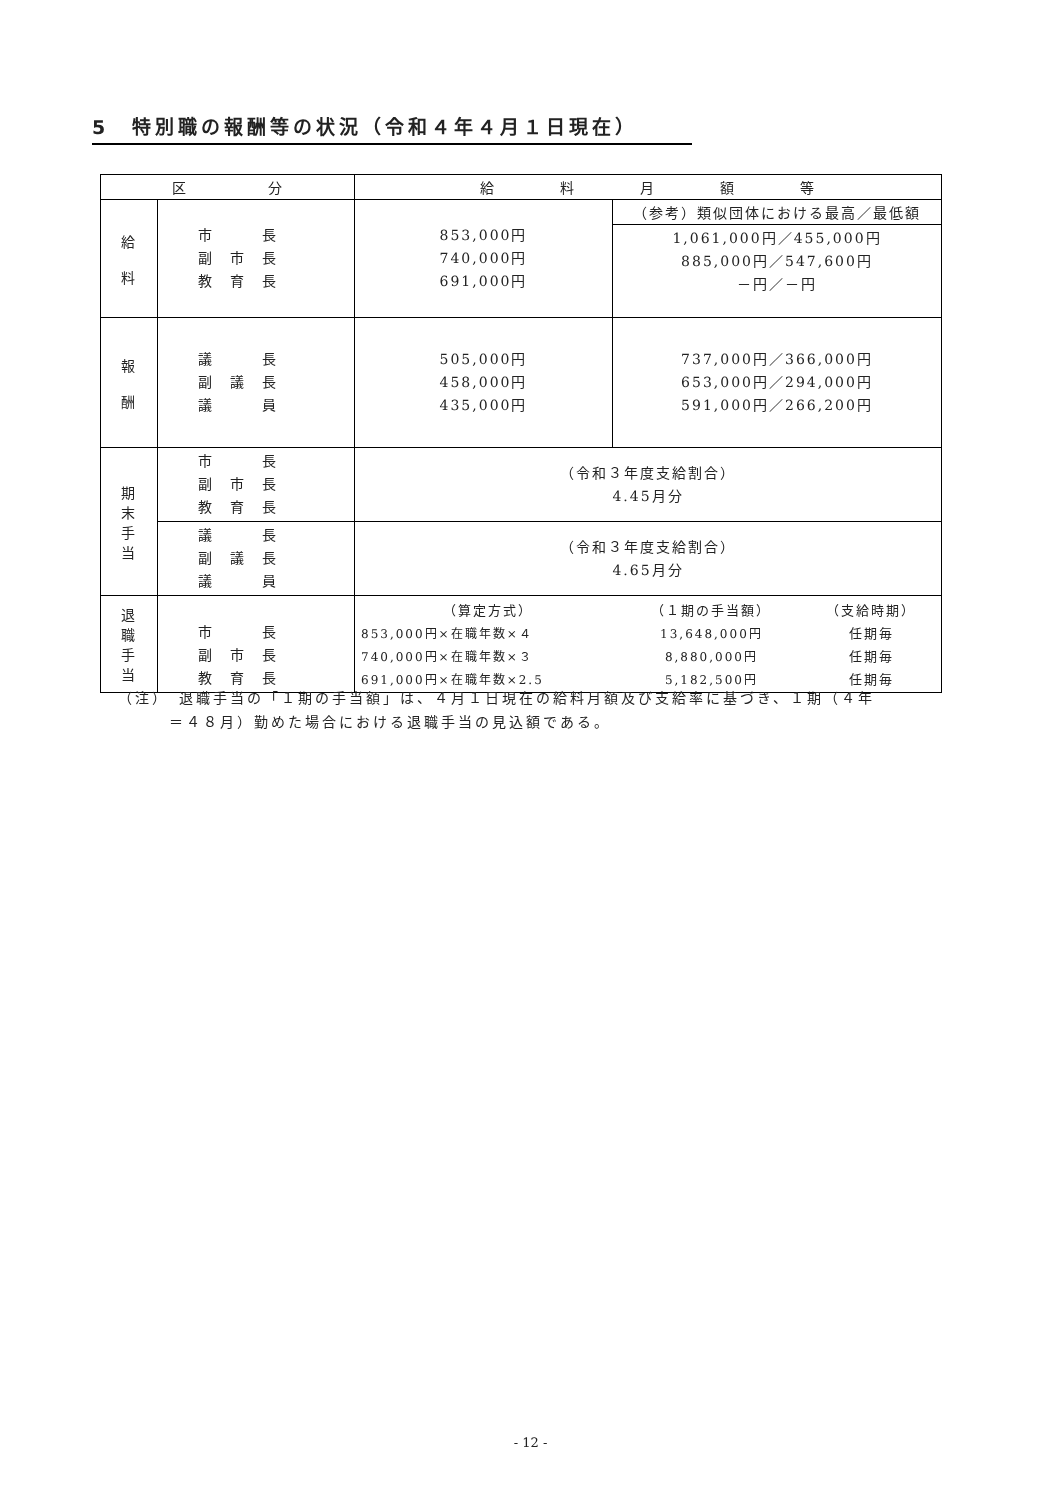5　特別職の報酬等の状況（令和４年４月１日現在）
| 区 分 | | 給 料 月 額 等 | |
| --- | --- | --- | --- |
| 給 料 | 市 長 副 市 長 教 育 長 | 853,000円 740,000円 691,000円 | （参考）類似団体における最高／最低額 |
| | | | 1,061,000円／455,000円 885,000円／547,600円 －円／－円 |
| 報 酬 | 議 長 副 議 長 議 員 | 505,000円 458,000円 435,000円 | 737,000円／366,000円 653,000円／294,000円 591,000円／266,200円 |
| 期 末 手 当 | 市 長 副 市 長 教 育 長 | （令和３年度支給割合） 4.45月分 | |
| | 議 長 副 議 長 議 員 | （令和３年度支給割合） 4.65月分 | |
| 退 職 手 当 | 市 長 副 市 長 教 育 長 | / （算定方式） / （１期の手当額） / （支給時期） / / 853,000円×在職年数×４ / 13,648,000円 / 任期毎 / / 740,000円×在職年数×３ / 8,880,000円 / 任期毎 / / 691,000円×在職年数×2.5 / 5,182,500円 / 任期毎 / | |
（注）　退職手当の「１期の手当額」は、４月１日現在の給料月額及び支給率に基づき、１期（４年
　　　＝４８月）勤めた場合における退職手当の見込額である。
- 12 -